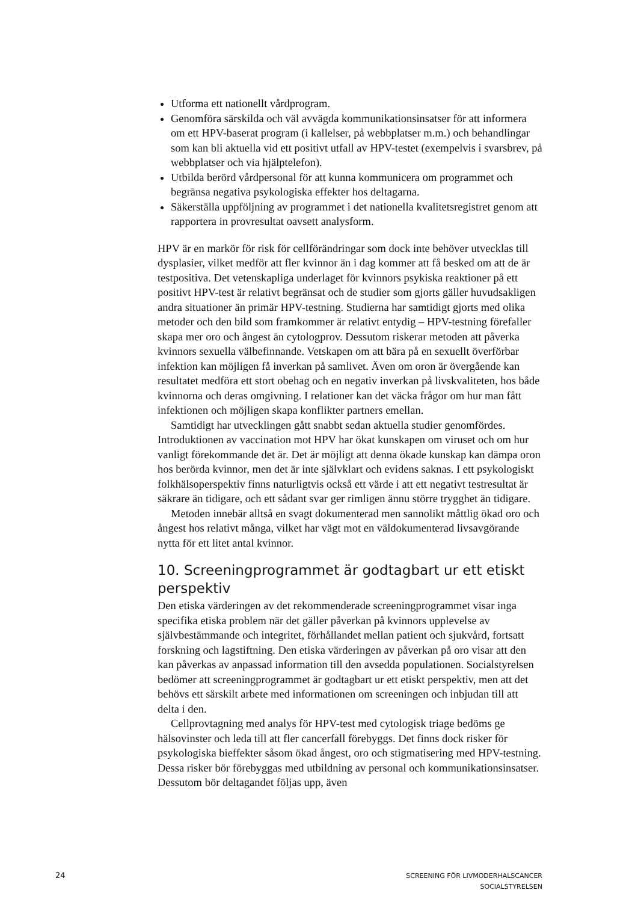Utforma ett nationellt vårdprogram.
Genomföra särskilda och väl avvägda kommunikationsinsatser för att informera om ett HPV-baserat program (i kallelser, på webbplatser m.m.) och behandlingar som kan bli aktuella vid ett positivt utfall av HPV-testet (exempelvis i svarsbrev, på webbplatser och via hjälptelefon).
Utbilda berörd vårdpersonal för att kunna kommunicera om programmet och begränsa negativa psykologiska effekter hos deltagarna.
Säkerställa uppföljning av programmet i det nationella kvalitetsregistret genom att rapportera in provresultat oavsett analysform.
HPV är en markör för risk för cellförändringar som dock inte behöver utvecklas till dysplasier, vilket medför att fler kvinnor än i dag kommer att få besked om att de är testpositiva. Det vetenskapliga underlaget för kvinnors psykiska reaktioner på ett positivt HPV-test är relativt begränsat och de studier som gjorts gäller huvudsakligen andra situationer än primär HPV-testning. Studierna har samtidigt gjorts med olika metoder och den bild som framkommer är relativt entydig – HPV-testning förefaller skapa mer oro och ångest än cytologprov. Dessutom riskerar metoden att påverka kvinnors sexuella välbefinnande. Vetskapen om att bära på en sexuellt överförbar infektion kan möjligen få inverkan på samlivet. Även om oron är övergående kan resultatet medföra ett stort obehag och en negativ inverkan på livskvaliteten, hos både kvinnorna och deras omgivning. I relationer kan det väcka frågor om hur man fått infektionen och möjligen skapa konflikter partners emellan.
Samtidigt har utvecklingen gått snabbt sedan aktuella studier genomfördes. Introduktionen av vaccination mot HPV har ökat kunskapen om viruset och om hur vanligt förekommande det är. Det är möjligt att denna ökade kunskap kan dämpa oron hos berörda kvinnor, men det är inte självklart och evidens saknas. I ett psykologiskt folkhälsoperspektiv finns naturligtvis också ett värde i att ett negativt testresultat är säkrare än tidigare, och ett sådant svar ger rimligen ännu större trygghet än tidigare.
Metoden innebär alltså en svagt dokumenterad men sannolikt måttlig ökad oro och ångest hos relativt många, vilket har vägt mot en väldokumenterad livsavgörande nytta för ett litet antal kvinnor.
10. Screeningprogrammet är godtagbart ur ett etiskt perspektiv
Den etiska värderingen av det rekommenderade screeningprogrammet visar inga specifika etiska problem när det gäller påverkan på kvinnors upplevelse av självbestämmande och integritet, förhållandet mellan patient och sjukvård, fortsatt forskning och lagstiftning. Den etiska värderingen av påverkan på oro visar att den kan påverkas av anpassad information till den avsedda populationen. Socialstyrelsen bedömer att screeningprogrammet är godtagbart ur ett etiskt perspektiv, men att det behövs ett särskilt arbete med informationen om screeningen och inbjudan till att delta i den.
Cellprovtagning med analys för HPV-test med cytologisk triage bedöms ge hälsovinster och leda till att fler cancerfall förebyggs. Det finns dock risker för psykologiska bieffekter såsom ökad ångest, oro och stigmatisering med HPV-testning. Dessa risker bör förebyggas med utbildning av personal och kommunikationsinsatser. Dessutom bör deltagandet följas upp, även
24
SCREENING FÖR LIVMODERHALSCANCER
SOCIALSTYRELSEN